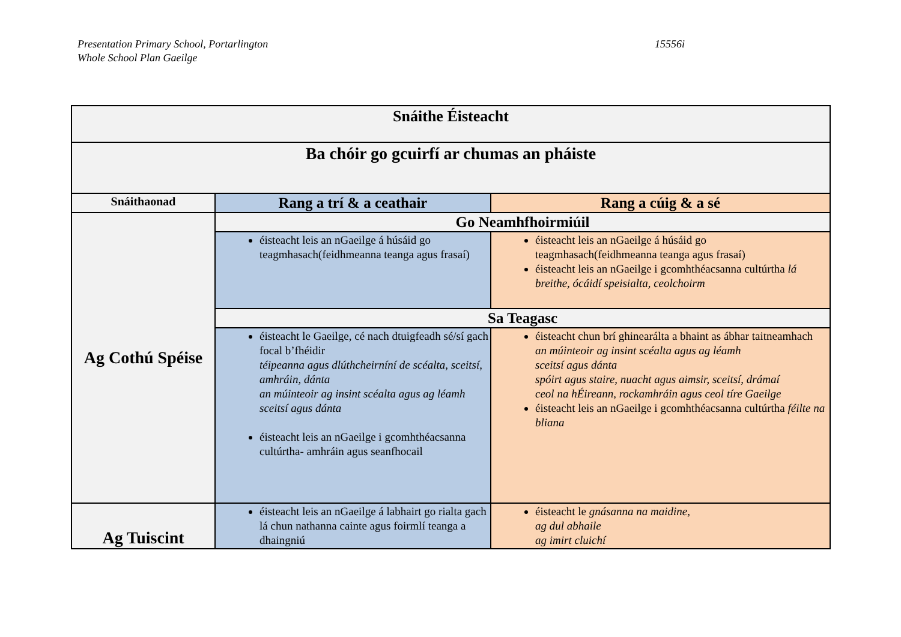Presentation Primary School, Portarlington
Whole School Plan Gaeilge
15556i
| Snáithe Éisteacht | | |
| --- | --- | --- |
| Ba chóir go gcuirfí ar chumas an pháiste | | |
| Snáithaonad | Rang a trí & a ceathair | Rang a cúig & a sé |
| Ag Cothú Spéise | Go Neamhfhoirmiúil | |
| | éisteacht leis an nGaeilge á húsáid go teagmhasach(feidhmeanna teanga agus frasaí) | éisteacht leis an nGaeilge á húsáid go teagmhasach(feidhmeanna teanga agus frasaí) éisteacht leis an nGaeilge i gcomhthéacsanna cultúrtha lá breithe, ócáidí speisialta, ceolchoirm |
| | Sa Teagasc | |
| | éisteacht le Gaeilge, cé nach dtuigfeadh sé/sí gach focal b’fhéidir téipeanna agus dlúthcheirníní de scéalta, sceitsí, amhráin, dánta an múinteoir ag insint scéalta agus ag léamh sceitsí agus dánta éisteacht leis an nGaeilge i gcomhthéacsanna cultúrtha- amhráin agus seanfhocail | éisteacht chun brí ghinearálta a bhaint as ábhar taitneamhach an múinteoir ag insint scéalta agus ag léamh sceitsí agus dánta spóirt agus staire, nuacht agus aimsir, sceitsí, drámaí ceol na hÉireann, rockamhráin agus ceol tíre Gaeilge éisteacht leis an nGaeilge i gcomhthéacsanna cultúrtha féilte na bliana |
| Ag Tuiscint | éisteacht leis an nGaeilge á labhairt go rialta gach lá chun nathanna cainte agus foirmlí teanga a dhaingniú | éisteacht le gnásanna na maidine, ag dul abhaile ag imirt cluichí |